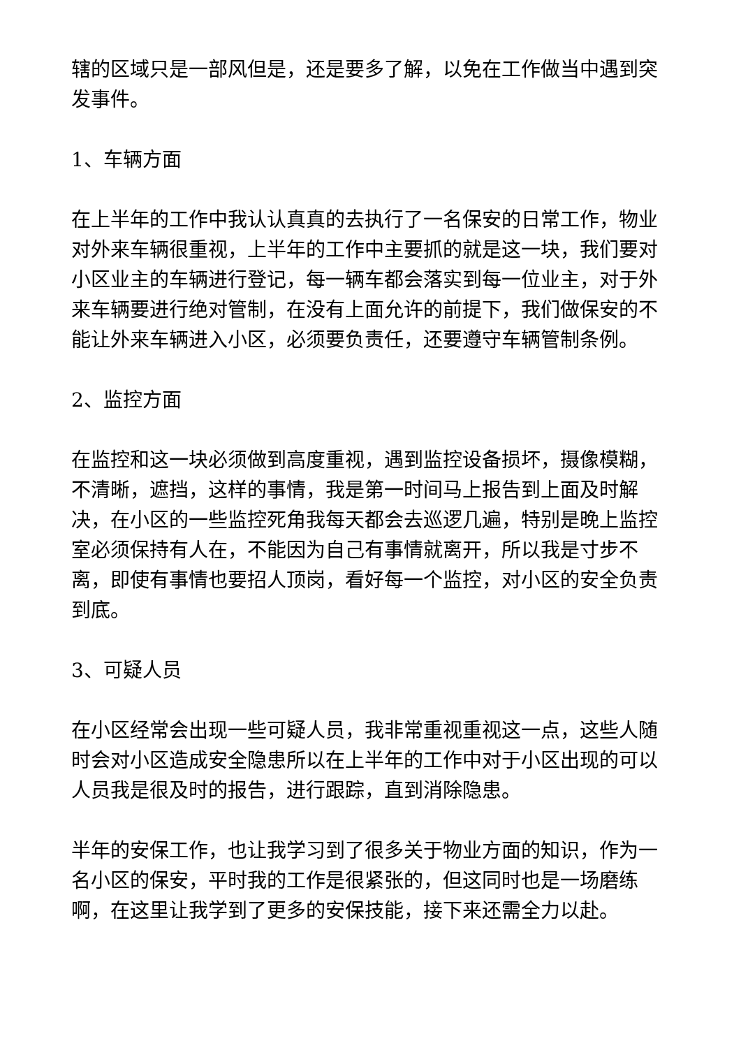辖的区域只是一部风但是，还是要多了解，以免在工作做当中遇到突发事件。
1、车辆方面
在上半年的工作中我认认真真的去执行了一名保安的日常工作，物业对外来车辆很重视，上半年的工作中主要抓的就是这一块，我们要对小区业主的车辆进行登记，每一辆车都会落实到每一位业主，对于外来车辆要进行绝对管制，在没有上面允许的前提下，我们做保安的不能让外来车辆进入小区，必须要负责任，还要遵守车辆管制条例。
2、监控方面
在监控和这一块必须做到高度重视，遇到监控设备损坏，摄像模糊，不清晰，遮挡，这样的事情，我是第一时间马上报告到上面及时解决，在小区的一些监控死角我每天都会去巡逻几遍，特别是晚上监控室必须保持有人在，不能因为自己有事情就离开，所以我是寸步不离，即使有事情也要招人顶岗，看好每一个监控，对小区的安全负责到底。
3、可疑人员
在小区经常会出现一些可疑人员，我非常重视重视这一点，这些人随时会对小区造成安全隐患所以在上半年的工作中对于小区出现的可以人员我是很及时的报告，进行跟踪，直到消除隐患。
半年的安保工作，也让我学习到了很多关于物业方面的知识，作为一名小区的保安，平时我的工作是很紧张的，但这同时也是一场磨练啊，在这里让我学到了更多的安保技能，接下来还需全力以赴。